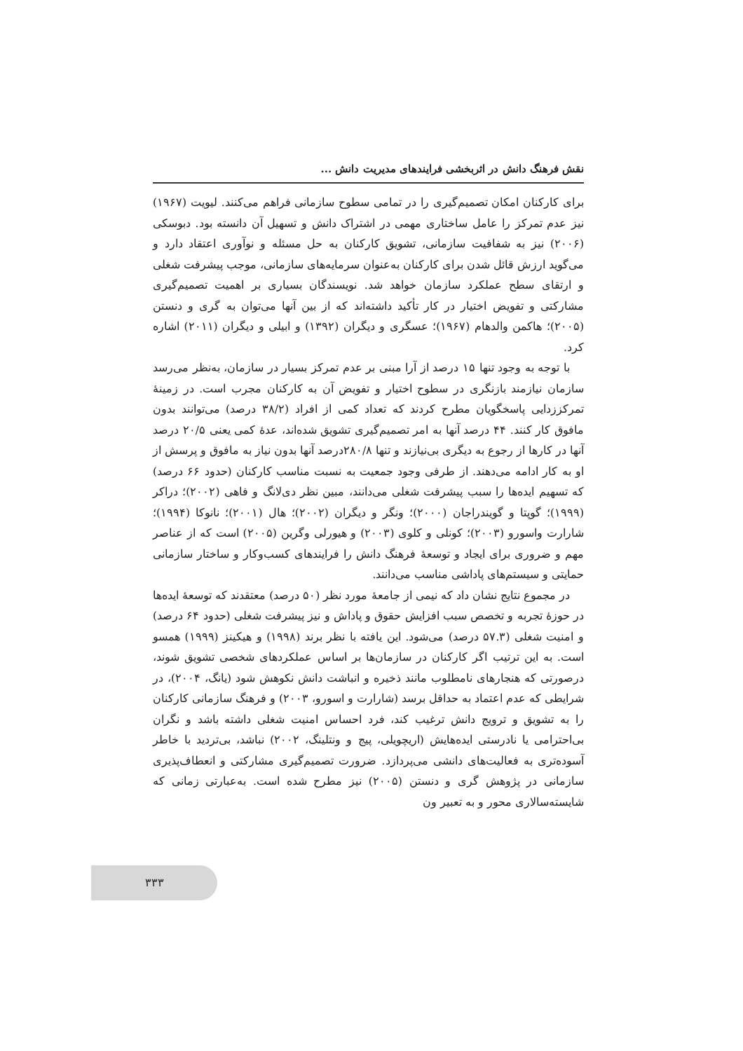نقش فرهنگ دانش در اثربخشی فرایندهای مدیریت دانش ...
برای کارکنان امکان تصمیم‌گیری را در تمامی سطوح سازمانی فراهم می‌کنند. لیویت (۱۹۶۷) نیز عدم تمرکز را عامل ساختاری مهمی در اشتراک دانش و تسهیل آن دانسته بود. دبوسکی (۲۰۰۶) نیز به شفافیت سازمانی، تشویق کارکنان به حل مسئله و نوآوری اعتقاد دارد و می‌گوید ارزش قائل شدن برای کارکنان به‌عنوان سرمایه‌های سازمانی، موجب پیشرفت شغلی و ارتقای سطح عملکرد سازمان خواهد شد. نویسندگان بسیاری بر اهمیت تصمیم‌گیری مشارکتی و تفویض اختیار در کار تأکید داشته‌اند که از بین آنها می‌توان به گری و دنستن (۲۰۰۵)؛ هاکمن والدهام (۱۹۶۷)؛ عسگری و دیگران (۱۳۹۲) و ابیلی و دیگران (۲۰۱۱) اشاره کرد.
با توجه به وجود تنها ۱۵ درصد از آرا مبنی بر عدم تمرکز بسیار در سازمان، به‌نظر می‌رسد سازمان نیازمند بازنگری در سطوح اختیار و تفویض آن به کارکنان مجرب است. در زمینهٔ تمرکززدایی پاسخگویان مطرح کردند که تعداد کمی از افراد (۳۸/۲ درصد) می‌توانند بدون مافوق کار کنند. ۴۴ درصد آنها به امر تصمیم‌گیری تشویق شده‌اند، عدهٔ کمی یعنی ۲۰/۵ درصد آنها در کارها از رجوع به دیگری بی‌نیازند و تنها ۲۸۰/۸درصد آنها بدون نیاز به مافوق و پرسش از او به کار ادامه می‌دهند. از طرفی وجود جمعیت به نسبت مناسب کارکنان (حدود ۶۶ درصد) که تسهیم ایده‌ها را سبب پیشرفت شغلی می‌دانند، مبین نظر دی‌لانگ و فاهی (۲۰۰۲)؛ دراکر (۱۹۹۹)؛ گوپتا و گویندراجان (۲۰۰۰)؛ ونگر و دیگران (۲۰۰۲)؛ هال (۲۰۰۱)؛ نانوکا (۱۹۹۴)؛ شارارت واسورو (۲۰۰۳)؛ کونلی و کلوی (۲۰۰۳) و هیورلی وگرین (۲۰۰۵) است که از عناصر مهم و ضروری برای ایجاد و توسعهٔ فرهنگ دانش را فرایندهای کسب‌وکار و ساختار سازمانی حمایتی و سیستم‌های پاداشی مناسب می‌دانند.
در مجموع نتایج نشان داد که نیمی از جامعهٔ مورد نظر (۵۰ درصد) معتقدند که توسعهٔ ایده‌ها در حوزهٔ تجربه و تخصص سبب افزایش حقوق و پاداش و نیز پیشرفت شغلی (حدود ۶۴ درصد) و امنیت شغلی (۵۷.۳ درصد) می‌شود. این یافته با نظر برند (۱۹۹۸) و هیکینز (۱۹۹۹) همسو است. به این ترتیب اگر کارکنان در سازمان‌ها بر اساس عملکردهای شخصی تشویق شوند، درصورتی که هنجارهای نامطلوب مانند ذخیره و انباشت دانش نکوهش شود (یانگ، ۲۰۰۴)، در شرایطی که عدم اعتماد به حداقل برسد (شارارت و اسورو، ۲۰۰۳) و فرهنگ سازمانی کارکنان را به تشویق و ترویج دانش ترغیب کند، فرد احساس امنیت شغلی داشته باشد و نگران بی‌احترامی یا نادرستی ایده‌هایش (اریچویلی، پیج و ونتلینگ، ۲۰۰۲) نباشد، بی‌تردید با خاطر آسوده‌تری به فعالیت‌های دانشی می‌پردازد. ضرورت تصمیم‌گیری مشارکتی و انعطاف‌پذیری سازمانی در پژوهش گری و دنستن (۲۰۰۵) نیز مطرح شده است. به‌عبارتی زمانی که شایسته‌سالاری محور و به تعبیر ون
۳۳۳